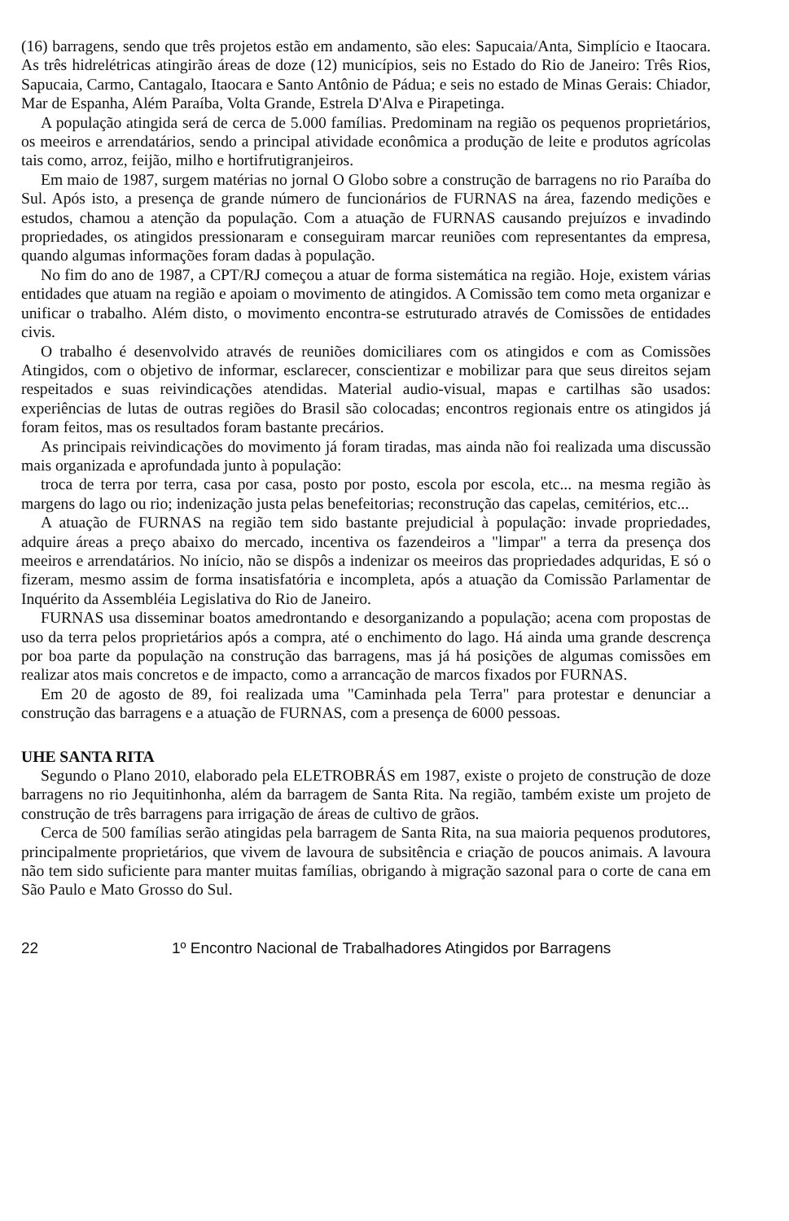(16) barragens, sendo que três projetos estão em andamento, são eles: Sapucaia/Anta, Simplício e Itaocara. As três hidrelétricas atingirão áreas de doze (12) municípios, seis no Estado do Rio de Janeiro: Três Rios, Sapucaia, Carmo, Cantagalo, Itaocara e Santo Antônio de Pádua; e seis no estado de Minas Gerais: Chiador, Mar de Espanha, Além Paraíba, Volta Grande, Estrela D'Alva e Pirapetinga.
A população atingida será de cerca de 5.000 famílias. Predominam na região os pequenos proprietários, os meeiros e arrendatários, sendo a principal atividade econômica a produção de leite e produtos agrícolas tais como, arroz, feijão, milho e hortifrutigranjeiros.
Em maio de 1987, surgem matérias no jornal O Globo sobre a construção de barragens no rio Paraíba do Sul. Após isto, a presença de grande número de funcionários de FURNAS na área, fazendo medições e estudos, chamou a atenção da população. Com a atuação de FURNAS causando prejuízos e invadindo propriedades, os atingidos pressionaram e conseguiram marcar reuniões com representantes da empresa, quando algumas informações foram dadas à população.
No fim do ano de 1987, a CPT/RJ começou a atuar de forma sistemática na região. Hoje, existem várias entidades que atuam na região e apoiam o movimento de atingidos. A Comissão tem como meta organizar e unificar o trabalho. Além disto, o movimento encontra-se estruturado através de Comissões de entidades civis.
O trabalho é desenvolvido através de reuniões domiciliares com os atingidos e com as Comissões Atingidos, com o objetivo de informar, esclarecer, conscientizar e mobilizar para que seus direitos sejam respeitados e suas reivindicações atendidas. Material audio-visual, mapas e cartilhas são usados: experiências de lutas de outras regiões do Brasil são colocadas; encontros regionais entre os atingidos já foram feitos, mas os resultados foram bastante precários.
As principais reivindicações do movimento já foram tiradas, mas ainda não foi realizada uma discussão mais organizada e aprofundada junto à população:
troca de terra por terra, casa por casa, posto por posto, escola por escola, etc... na mesma região às margens do lago ou rio; indenização justa pelas benefeitorias; reconstrução das capelas, cemitérios, etc...
A atuação de FURNAS na região tem sido bastante prejudicial à população: invade propriedades, adquire áreas a preço abaixo do mercado, incentiva os fazendeiros a "limpar" a terra da presença dos meeiros e arrendatários. No início, não se dispôs a indenizar os meeiros das propriedades adquridas, E só o fizeram, mesmo assim de forma insatisfatória e incompleta, após a atuação da Comissão Parlamentar de Inquérito da Assembléia Legislativa do Rio de Janeiro.
FURNAS usa disseminar boatos amedrontando e desorganizando a população; acena com propostas de uso da terra pelos proprietários após a compra, até o enchimento do lago. Há ainda uma grande descrença por boa parte da população na construção das barragens, mas já há posições de algumas comissões em realizar atos mais concretos e de impacto, como a arrancação de marcos fixados por FURNAS.
Em 20 de agosto de 89, foi realizada uma "Caminhada pela Terra" para protestar e denunciar a construção das barragens e a atuação de FURNAS, com a presença de 6000 pessoas.
UHE SANTA RITA
Segundo o Plano 2010, elaborado pela ELETROBRÁS em 1987, existe o projeto de construção de doze barragens no rio Jequitinhonha, além da barragem de Santa Rita. Na região, também existe um projeto de construção de três barragens para irrigação de áreas de cultivo de grãos.
Cerca de 500 famílias serão atingidas pela barragem de Santa Rita, na sua maioria pequenos produtores, principalmente proprietários, que vivem de lavoura de subsitência e criação de poucos animais. A lavoura não tem sido suficiente para manter muitas famílias, obrigando à migração sazonal para o corte de cana em São Paulo e Mato Grosso do Sul.
22 1º Encontro Nacional de Trabalhadores Atingidos por Barragens